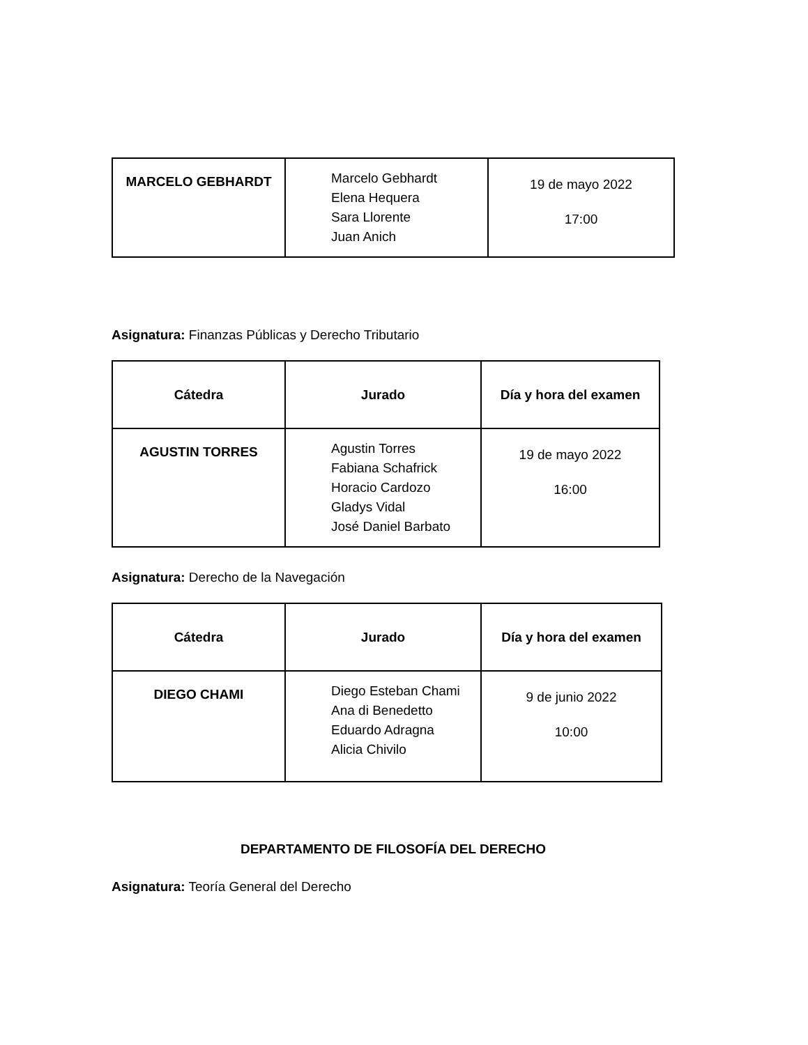| MARCELO GEBHARDT | Marcelo Gebhardt Elena Hequera Sara Llorente Juan Anich | 19 de mayo 2022 17:00 |
Asignatura: Finanzas Públicas y Derecho Tributario
| Cátedra | Jurado | Día y hora del examen |
| --- | --- | --- |
| AGUSTIN TORRES | Agustin Torres Fabiana Schafrick Horacio Cardozo Gladys Vidal José Daniel Barbato | 19 de mayo 2022 16:00 |
Asignatura: Derecho de la Navegación
| Cátedra | Jurado | Día y hora del examen |
| --- | --- | --- |
| DIEGO CHAMI | Diego Esteban Chami Ana di Benedetto Eduardo Adragna Alicia Chivilo | 9 de junio 2022 10:00 |
DEPARTAMENTO DE FILOSOFÍA DEL DERECHO
Asignatura: Teoría General del Derecho